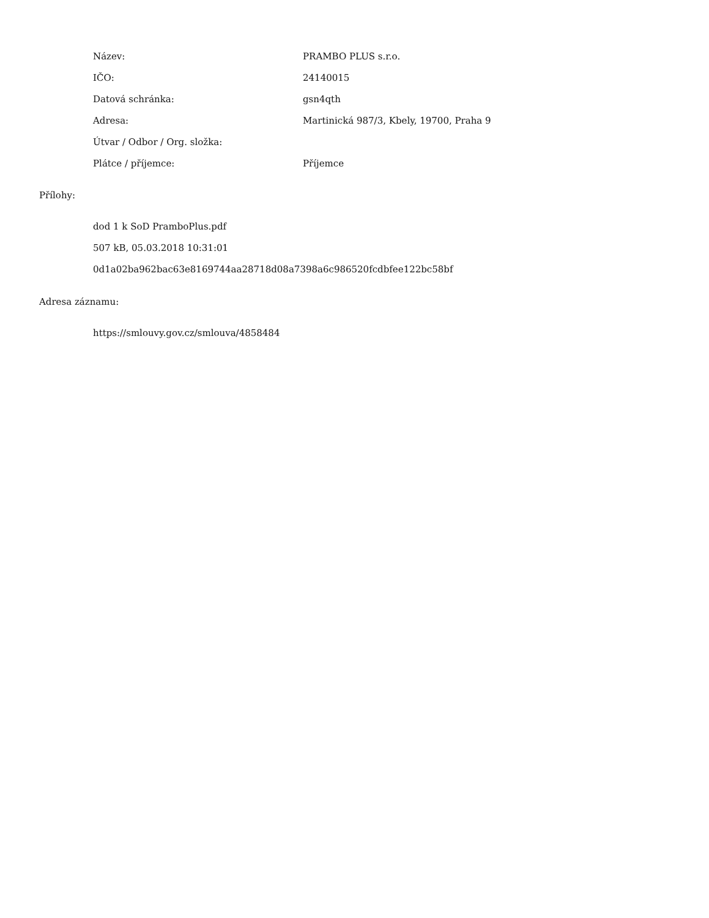| Název: | PRAMBO PLUS s.r.o. |
| IČO: | 24140015 |
| Datová schránka: | gsn4qth |
| Adresa: | Martinická 987/3, Kbely, 19700, Praha 9 |
| Útvar / Odbor / Org. složka: | |
| Plátce / příjemce: | Příjemce |
Přílohy:
dod 1 k SoD PramboPlus.pdf
507 kB, 05.03.2018 10:31:01
0d1a02ba962bac63e8169744aa28718d08a7398a6c986520fcdbfee122bc58bf
Adresa záznamu:
https://smlouvy.gov.cz/smlouva/4858484